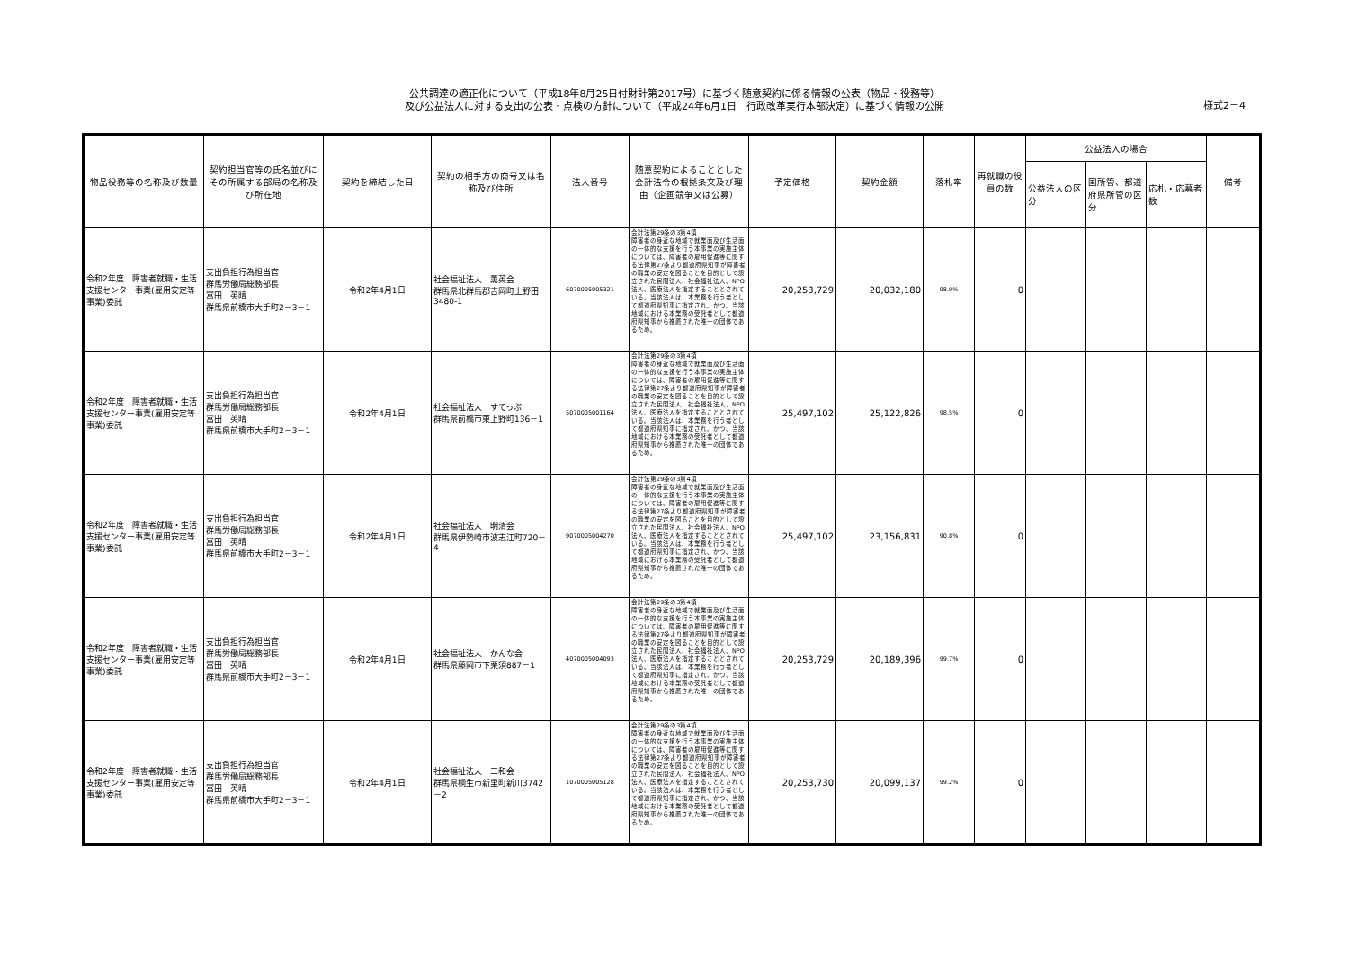公共調達の適正化について（平成18年8月25日付財計第2017号）に基づく随意契約に係る情報の公表（物品・役務等）
及び公益法人に対する支出の公表・点検の方針について（平成24年6月1日　行政改革実行本部決定）に基づく情報の公開
様式2－4
| 物品役務等の名称及び数量 | 契約担当官等の氏名並びにその所属する部局の名称及び所在地 | 契約を締結した日 | 契約の相手方の商号又は名称及び住所 | 法人番号 | 随意契約によることとした会計法令の根拠条文及び理由（企画競争又は公募） | 予定価格 | 契約金額 | 落札率 | 再就職の役員の数 | 公益法人の場合 | | | 備考 |
| --- | --- | --- | --- | --- | --- | --- | --- | --- | --- | --- | --- | --- | --- |
| | | | | | | | | | | 公益法人の区分 | 国所管、都道府県所管の区分 | 応札・応募者数 | |
| 令和2年度 障害者就職・生活支援センター事業(雇用安定等事業)委託 | 支出負担行為担当官 群馬労働局総務部長 冨田 英晴 群馬県前橋市大手町2－3－1 | 令和2年4月1日 | 社会福祉法人 薫英会 群馬県北群馬郡吉岡町上野田3480-1 | 6070005005321 | 会計法第29条の3第4項 障害者の身近な地域で就業面及び生活面の一体的な支援を行う本事業の実施主体については、障害者の雇用促進等に関する法律第27条より都道府県知事が障害者の職業の安定を図ることを目的として設立された民間法人、社会福祉法人、NPO法人、医療法人を指定することとされている。当該法人は、本業務を行う者として都道府県知事に指定され、かつ、当該地域における本業務の受託者として都道府県知事から推薦された唯一の団体であるため。 | 20,253,729 | 20,032,180 | 98.9% | 0 | | | | |
| 令和2年度 障害者就職・生活支援センター事業(雇用安定等事業)委託 | 支出負担行為担当官 群馬労働局総務部長 冨田 英晴 群馬県前橋市大手町2－3－1 | 令和2年4月1日 | 社会福祉法人 すてっぷ 群馬県前橋市東上野町136－1 | 5070005001164 | 会計法第29条の3第4項 障害者の身近な地域で就業面及び生活面の一体的な支援を行う本事業の実施主体については、障害者の雇用促進等に関する法律第27条より都道府県知事が障害者の職業の安定を図ることを目的として設立された民間法人、社会福祉法人、NPO法人、医療法人を指定することとされている。当該法人は、本業務を行う者として都道府県知事に指定され、かつ、当該地域における本業務の受託者として都道府県知事から推薦された唯一の団体であるため。 | 25,497,102 | 25,122,826 | 98.5% | 0 | | | | |
| 令和2年度 障害者就職・生活支援センター事業(雇用安定等事業)委託 | 支出負担行為担当官 群馬労働局総務部長 冨田 英晴 群馬県前橋市大手町2－3－1 | 令和2年4月1日 | 社会福祉法人 明清会 群馬県伊勢崎市波志江町720－4 | 9070005004270 | 会計法第29条の3第4項 障害者の身近な地域で就業面及び生活面の一体的な支援を行う本事業の実施主体については、障害者の雇用促進等に関する法律第27条より都道府県知事が障害者の職業の安定を図ることを目的として設立された民間法人、社会福祉法人、NPO法人、医療法人を指定することとされている。当該法人は、本業務を行う者として都道府県知事に指定され、かつ、当該地域における本業務の受託者として都道府県知事から推薦された唯一の団体であるため。 | 25,497,102 | 23,156,831 | 90.8% | 0 | | | | |
| 令和2年度 障害者就職・生活支援センター事業(雇用安定等事業)委託 | 支出負担行為担当官 群馬労働局総務部長 冨田 英晴 群馬県前橋市大手町2－3－1 | 令和2年4月1日 | 社会福祉法人 かんな会 群馬県藤岡市下栗須887－1 | 4070005004093 | 会計法第29条の3第4項 障害者の身近な地域で就業面及び生活面の一体的な支援を行う本事業の実施主体については、障害者の雇用促進等に関する法律第27条より都道府県知事が障害者の職業の安定を図ることを目的として設立された民間法人、社会福祉法人、NPO法人、医療法人を指定することとされている。当該法人は、本業務を行う者として都道府県知事に指定され、かつ、当該地域における本業務の受託者として都道府県知事から推薦された唯一の団体であるため。 | 20,253,729 | 20,189,396 | 99.7% | 0 | | | | |
| 令和2年度 障害者就職・生活支援センター事業(雇用安定等事業)委託 | 支出負担行為担当官 群馬労働局総務部長 冨田 英晴 群馬県前橋市大手町2－3－1 | 令和2年4月1日 | 社会福祉法人 三和会 群馬県桐生市新里町新川3742－2 | 1070005005128 | 会計法第29条の3第4項 障害者の身近な地域で就業面及び生活面の一体的な支援を行う本事業の実施主体については、障害者の雇用促進等に関する法律第27条より都道府県知事が障害者の職業の安定を図ることを目的として設立された民間法人、社会福祉法人、NPO法人、医療法人を指定することとされている。当該法人は、本業務を行う者として都道府県知事に指定され、かつ、当該地域における本業務の受託者として都道府県知事から推薦された唯一の団体であるため。 | 20,253,730 | 20,099,137 | 99.2% | 0 | | | | |